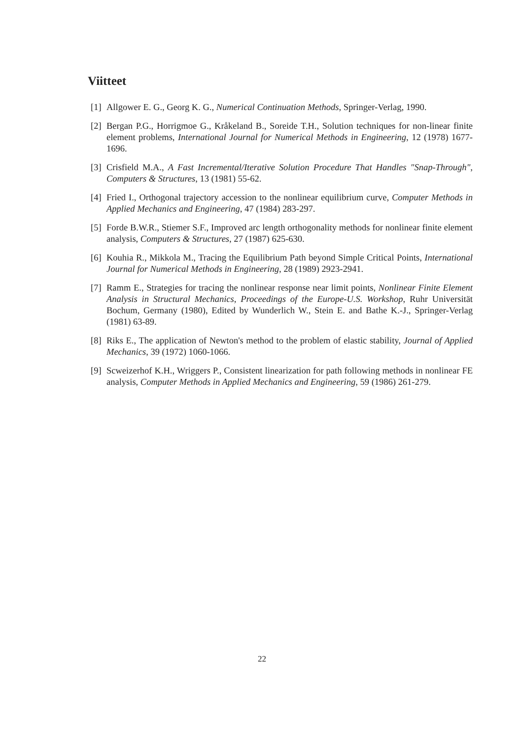Viitteet
[1] Allgower E. G., Georg K. G., Numerical Continuation Methods, Springer-Verlag, 1990.
[2] Bergan P.G., Horrigmoe G., Kråkeland B., Soreide T.H., Solution techniques for non-linear finite element problems, International Journal for Numerical Methods in Engineering, 12 (1978) 1677-1696.
[3] Crisfield M.A., A Fast Incremental/Iterative Solution Procedure That Handles "Snap-Through", Computers & Structures, 13 (1981) 55-62.
[4] Fried I., Orthogonal trajectory accession to the nonlinear equilibrium curve, Computer Methods in Applied Mechanics and Engineering, 47 (1984) 283-297.
[5] Forde B.W.R., Stiemer S.F., Improved arc length orthogonality methods for nonlinear finite element analysis, Computers & Structures, 27 (1987) 625-630.
[6] Kouhia R., Mikkola M., Tracing the Equilibrium Path beyond Simple Critical Points, International Journal for Numerical Methods in Engineering, 28 (1989) 2923-2941.
[7] Ramm E., Strategies for tracing the nonlinear response near limit points, Nonlinear Finite Element Analysis in Structural Mechanics, Proceedings of the Europe-U.S. Workshop, Ruhr Universität Bochum, Germany (1980), Edited by Wunderlich W., Stein E. and Bathe K.-J., Springer-Verlag (1981) 63-89.
[8] Riks E., The application of Newton's method to the problem of elastic stability, Journal of Applied Mechanics, 39 (1972) 1060-1066.
[9] Scweizerhof K.H., Wriggers P., Consistent linearization for path following methods in nonlinear FE analysis, Computer Methods in Applied Mechanics and Engineering, 59 (1986) 261-279.
22